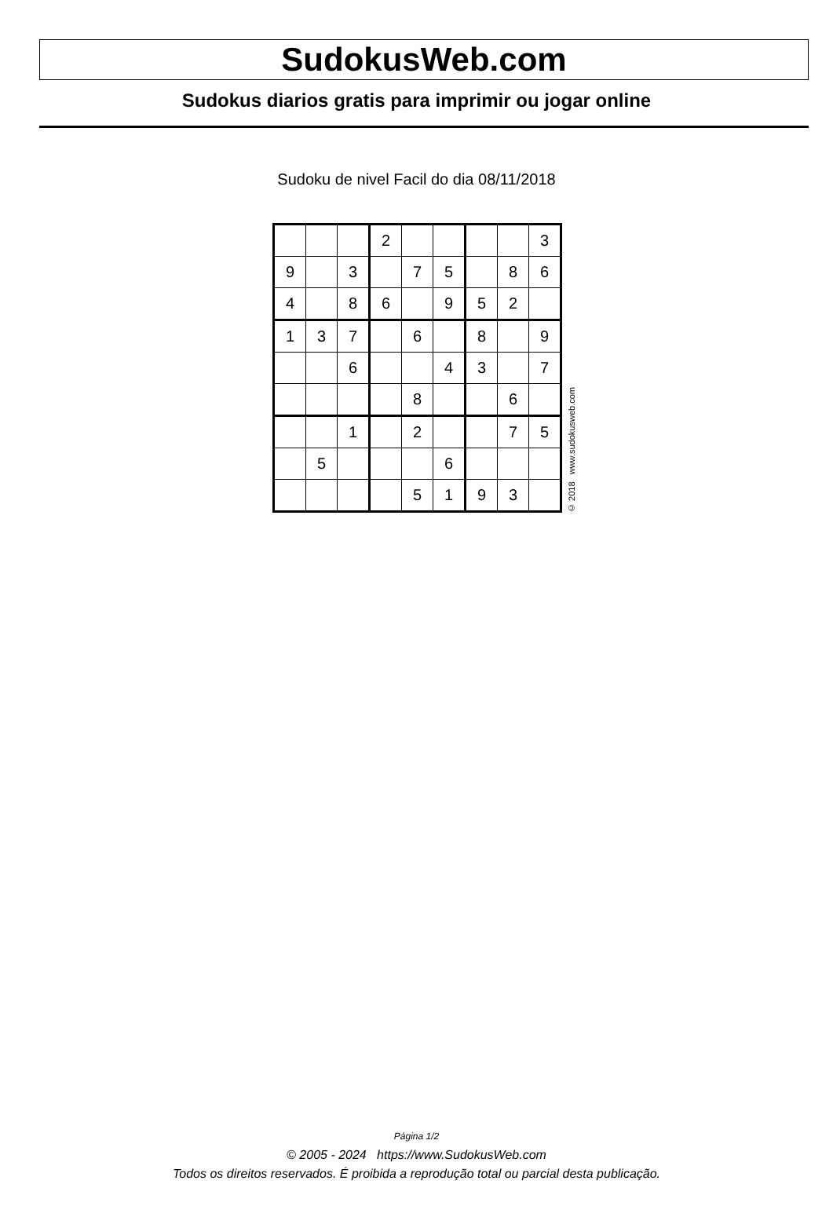SudokusWeb.com
Sudokus diarios gratis para imprimir ou jogar online
Sudoku de nivel Facil do dia 08/11/2018
| | | | 2 | | | | | 3 |
| 9 | | 3 | | 7 | 5 | | 8 | 6 |
| 4 | | 8 | 6 | | 9 | 5 | 2 | |
| 1 | 3 | 7 | | 6 | | 8 | | 9 |
| | | 6 | | | 4 | 3 | | 7 |
| | | | | 8 | | | 6 | |
| | | 1 | | 2 | | | 7 | 5 |
| | 5 | | | | 6 | | | |
| | | | | 5 | 1 | 9 | 3 | |
© 2018 www.sudokusweb.com
Página 1/2
© 2005 - 2024 https://www.SudokusWeb.com
Todos os direitos reservados. É proibida a reprodução total ou parcial desta publicação.